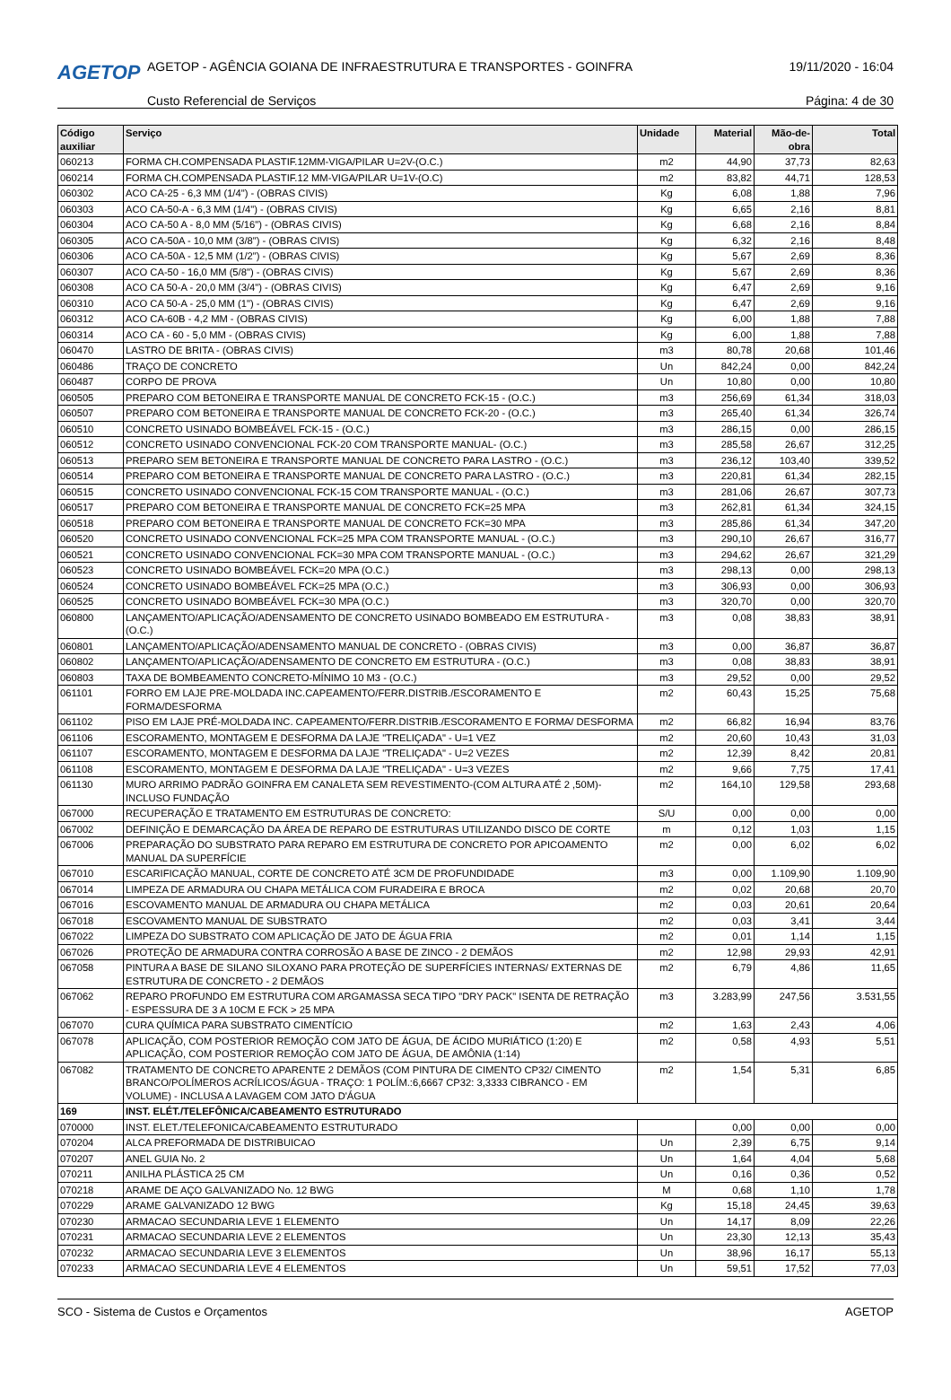AGETOP
AGETOP - AGÊNCIA GOIANA DE INFRAESTRUTURA E TRANSPORTES - GOINFRA
19/11/2020 - 16:04
Custo Referencial de Serviços Página: 4 de 30
| Código auxiliar | Serviço | Unidade | Material | Mão-de-obra | Total |
| --- | --- | --- | --- | --- | --- |
| 060213 | FORMA CH.COMPENSADA PLASTIF.12MM-VIGA/PILAR U=2V-(O.C.) | m2 | 44,90 | 37,73 | 82,63 |
| 060214 | FORMA CH.COMPENSADA PLASTIF.12 MM-VIGA/PILAR U=1V-(O.C) | m2 | 83,82 | 44,71 | 128,53 |
| 060302 | ACO CA-25 - 6,3 MM (1/4") - (OBRAS CIVIS) | Kg | 6,08 | 1,88 | 7,96 |
| 060303 | ACO CA-50-A - 6,3 MM (1/4") - (OBRAS CIVIS) | Kg | 6,65 | 2,16 | 8,81 |
| 060304 | ACO CA-50 A - 8,0 MM (5/16") - (OBRAS CIVIS) | Kg | 6,68 | 2,16 | 8,84 |
| 060305 | ACO CA-50A - 10,0 MM (3/8") - (OBRAS CIVIS) | Kg | 6,32 | 2,16 | 8,48 |
| 060306 | ACO CA-50A - 12,5 MM (1/2") - (OBRAS CIVIS) | Kg | 5,67 | 2,69 | 8,36 |
| 060307 | ACO CA-50 - 16,0 MM (5/8") - (OBRAS CIVIS) | Kg | 5,67 | 2,69 | 8,36 |
| 060308 | ACO CA 50-A - 20,0 MM (3/4") - (OBRAS CIVIS) | Kg | 6,47 | 2,69 | 9,16 |
| 060310 | ACO CA 50-A - 25,0 MM (1") - (OBRAS CIVIS) | Kg | 6,47 | 2,69 | 9,16 |
| 060312 | ACO CA-60B - 4,2 MM - (OBRAS CIVIS) | Kg | 6,00 | 1,88 | 7,88 |
| 060314 | ACO CA - 60 - 5,0 MM - (OBRAS CIVIS) | Kg | 6,00 | 1,88 | 7,88 |
| 060470 | LASTRO DE BRITA - (OBRAS CIVIS) | m3 | 80,78 | 20,68 | 101,46 |
| 060486 | TRAÇO DE CONCRETO | Un | 842,24 | 0,00 | 842,24 |
| 060487 | CORPO DE PROVA | Un | 10,80 | 0,00 | 10,80 |
| 060505 | PREPARO COM BETONEIRA E TRANSPORTE MANUAL DE CONCRETO FCK-15 - (O.C.) | m3 | 256,69 | 61,34 | 318,03 |
| 060507 | PREPARO COM BETONEIRA E TRANSPORTE MANUAL DE CONCRETO FCK-20 - (O.C.) | m3 | 265,40 | 61,34 | 326,74 |
| 060510 | CONCRETO USINADO BOMBEÁVEL FCK-15 - (O.C.) | m3 | 286,15 | 0,00 | 286,15 |
| 060512 | CONCRETO USINADO CONVENCIONAL FCK-20 COM TRANSPORTE MANUAL- (O.C.) | m3 | 285,58 | 26,67 | 312,25 |
| 060513 | PREPARO SEM BETONEIRA E TRANSPORTE MANUAL DE CONCRETO PARA LASTRO - (O.C.) | m3 | 236,12 | 103,40 | 339,52 |
| 060514 | PREPARO COM BETONEIRA E TRANSPORTE MANUAL DE CONCRETO PARA LASTRO - (O.C.) | m3 | 220,81 | 61,34 | 282,15 |
| 060515 | CONCRETO USINADO CONVENCIONAL FCK-15 COM TRANSPORTE MANUAL - (O.C.) | m3 | 281,06 | 26,67 | 307,73 |
| 060517 | PREPARO COM BETONEIRA E TRANSPORTE MANUAL DE CONCRETO FCK=25 MPA | m3 | 262,81 | 61,34 | 324,15 |
| 060518 | PREPARO COM BETONEIRA E TRANSPORTE MANUAL DE CONCRETO FCK=30 MPA | m3 | 285,86 | 61,34 | 347,20 |
| 060520 | CONCRETO USINADO CONVENCIONAL FCK=25 MPA COM TRANSPORTE MANUAL - (O.C.) | m3 | 290,10 | 26,67 | 316,77 |
| 060521 | CONCRETO USINADO CONVENCIONAL FCK=30 MPA COM TRANSPORTE MANUAL - (O.C.) | m3 | 294,62 | 26,67 | 321,29 |
| 060523 | CONCRETO USINADO BOMBEÁVEL FCK=20 MPA (O.C.) | m3 | 298,13 | 0,00 | 298,13 |
| 060524 | CONCRETO USINADO BOMBEÁVEL FCK=25 MPA (O.C.) | m3 | 306,93 | 0,00 | 306,93 |
| 060525 | CONCRETO USINADO BOMBEÁVEL FCK=30 MPA (O.C.) | m3 | 320,70 | 0,00 | 320,70 |
| 060800 | LANÇAMENTO/APLICAÇÃO/ADENSAMENTO DE CONCRETO USINADO BOMBEADO EM ESTRUTURA - (O.C.) | m3 | 0,08 | 38,83 | 38,91 |
| 060801 | LANÇAMENTO/APLICAÇÃO/ADENSAMENTO MANUAL DE CONCRETO - (OBRAS CIVIS) | m3 | 0,00 | 36,87 | 36,87 |
| 060802 | LANÇAMENTO/APLICAÇÃO/ADENSAMENTO DE CONCRETO EM ESTRUTURA - (O.C.) | m3 | 0,08 | 38,83 | 38,91 |
| 060803 | TAXA DE BOMBEAMENTO CONCRETO-MÍNIMO 10 M3 - (O.C.) | m3 | 29,52 | 0,00 | 29,52 |
| 061101 | FORRO EM LAJE PRE-MOLDADA INC.CAPEAMENTO/FERR.DISTRIB./ESCORAMENTO E FORMA/DESFORMA | m2 | 60,43 | 15,25 | 75,68 |
| 061102 | PISO EM LAJE PRÉ-MOLDADA INC. CAPEAMENTO/FERR.DISTRIB./ESCORAMENTO E FORMA/ DESFORMA | m2 | 66,82 | 16,94 | 83,76 |
| 061106 | ESCORAMENTO, MONTAGEM E DESFORMA DA LAJE "TRELIÇADA" - U=1 VEZ | m2 | 20,60 | 10,43 | 31,03 |
| 061107 | ESCORAMENTO, MONTAGEM E DESFORMA DA LAJE "TRELIÇADA" - U=2 VEZES | m2 | 12,39 | 8,42 | 20,81 |
| 061108 | ESCORAMENTO, MONTAGEM E DESFORMA DA LAJE "TRELIÇADA" - U=3 VEZES | m2 | 9,66 | 7,75 | 17,41 |
| 061130 | MURO ARRIMO PADRÃO GOINFRA EM CANALETA SEM REVESTIMENTO-(COM ALTURA ATÉ 2 ,50M)-INCLUSO FUNDAÇÃO | m2 | 164,10 | 129,58 | 293,68 |
| 067000 | RECUPERAÇÃO E TRATAMENTO EM ESTRUTURAS DE CONCRETO: | S/U | 0,00 | 0,00 | 0,00 |
| 067002 | DEFINIÇÃO E DEMARCAÇÃO DA ÁREA DE REPARO DE ESTRUTURAS UTILIZANDO DISCO DE CORTE | m | 0,12 | 1,03 | 1,15 |
| 067006 | PREPARAÇÃO DO SUBSTRATO PARA REPARO EM ESTRUTURA DE CONCRETO POR APICOAMENTO MANUAL DA SUPERFÍCIE | m2 | 0,00 | 6,02 | 6,02 |
| 067010 | ESCARIFICAÇÃO MANUAL, CORTE DE CONCRETO ATÉ 3CM DE PROFUNDIDADE | m3 | 0,00 | 1.109,90 | 1.109,90 |
| 067014 | LIMPEZA DE ARMADURA OU CHAPA METÁLICA COM FURADEIRA E BROCA | m2 | 0,02 | 20,68 | 20,70 |
| 067016 | ESCOVAMENTO MANUAL DE ARMADURA OU CHAPA METÁLICA | m2 | 0,03 | 20,61 | 20,64 |
| 067018 | ESCOVAMENTO MANUAL DE SUBSTRATO | m2 | 0,03 | 3,41 | 3,44 |
| 067022 | LIMPEZA DO SUBSTRATO COM APLICAÇÃO DE JATO DE ÁGUA FRIA | m2 | 0,01 | 1,14 | 1,15 |
| 067026 | PROTEÇÃO DE ARMADURA CONTRA CORROSÃO A BASE DE ZINCO - 2 DEMÃOS | m2 | 12,98 | 29,93 | 42,91 |
| 067058 | PINTURA A BASE DE SILANO SILOXANO PARA PROTEÇÃO DE SUPERFÍCIES INTERNAS/ EXTERNAS DE ESTRUTURA DE CONCRETO - 2 DEMÃOS | m2 | 6,79 | 4,86 | 11,65 |
| 067062 | REPARO PROFUNDO EM ESTRUTURA COM ARGAMASSA SECA TIPO "DRY PACK" ISENTA DE RETRAÇÃO - ESPESSURA DE 3 A 10CM E FCK > 25 MPA | m3 | 3.283,99 | 247,56 | 3.531,55 |
| 067070 | CURA QUÍMICA PARA SUBSTRATO CIMENTÍCIO | m2 | 1,63 | 2,43 | 4,06 |
| 067078 | APLICAÇÃO, COM POSTERIOR REMOÇÃO COM JATO DE ÁGUA, DE ÁCIDO MURIÁTICO (1:20) E APLICAÇÃO, COM POSTERIOR REMOÇÃO COM JATO DE ÁGUA, DE AMÔNIA (1:14) | m2 | 0,58 | 4,93 | 5,51 |
| 067082 | TRATAMENTO DE CONCRETO APARENTE 2 DEMÃOS (COM PINTURA DE CIMENTO CP32/ CIMENTO BRANCO/POLÍMEROS ACRÍLICOS/ÁGUA - TRAÇO: 1 POLÍM.:6,6667 CP32: 3,3333 CIBRANCO - EM VOLUME) - INCLUSA A LAVAGEM COM JATO D'ÁGUA | m2 | 1,54 | 5,31 | 6,85 |
| 169 | INST. ELÉT./TELEFÔNICA/CABEAMENTO ESTRUTURADO | | | | |
| 070000 | INST. ELET./TELEFONICA/CABEAMENTO ESTRUTURADO | | 0,00 | 0,00 | 0,00 |
| 070204 | ALCA PREFORMADA DE DISTRIBUICAO | Un | 2,39 | 6,75 | 9,14 |
| 070207 | ANEL GUIA No. 2 | Un | 1,64 | 4,04 | 5,68 |
| 070211 | ANILHA PLÁSTICA 25 CM | Un | 0,16 | 0,36 | 0,52 |
| 070218 | ARAME DE AÇO GALVANIZADO No. 12 BWG | M | 0,68 | 1,10 | 1,78 |
| 070229 | ARAME GALVANIZADO 12 BWG | Kg | 15,18 | 24,45 | 39,63 |
| 070230 | ARMACAO SECUNDARIA LEVE 1 ELEMENTO | Un | 14,17 | 8,09 | 22,26 |
| 070231 | ARMACAO SECUNDARIA LEVE 2 ELEMENTOS | Un | 23,30 | 12,13 | 35,43 |
| 070232 | ARMACAO SECUNDARIA LEVE 3 ELEMENTOS | Un | 38,96 | 16,17 | 55,13 |
| 070233 | ARMACAO SECUNDARIA LEVE 4 ELEMENTOS | Un | 59,51 | 17,52 | 77,03 |
SCO - Sistema de Custos e Orçamentos AGETOP